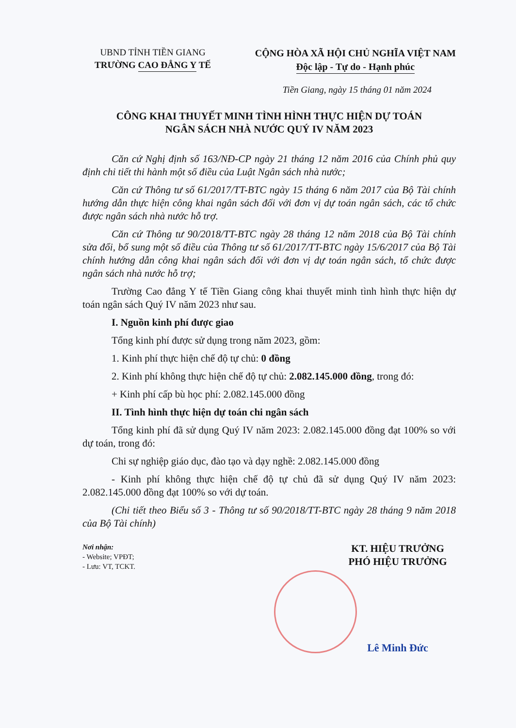UBND TỈNH TIỀN GIANG
TRƯỜNG CAO ĐẲNG Y TẾ
CỘNG HÒA XÃ HỘI CHỦ NGHĨA VIỆT NAM
Độc lập - Tự do - Hạnh phúc
Tiền Giang, ngày 15 tháng 01 năm 2024
CÔNG KHAI THUYẾT MINH TÌNH HÌNH THỰC HIỆN DỰ TOÁN
NGÂN SÁCH NHÀ NƯỚC QUÝ IV NĂM 2023
Căn cứ Nghị định số 163/NĐ-CP ngày 21 tháng 12 năm 2016 của Chính phủ quy định chi tiết thi hành một số điều của Luật Ngân sách nhà nước;
Căn cứ Thông tư số 61/2017/TT-BTC ngày 15 tháng 6 năm 2017 của Bộ Tài chính hướng dẫn thực hiện công khai ngân sách đối với đơn vị dự toán ngân sách, các tổ chức được ngân sách nhà nước hỗ trợ.
Căn cứ Thông tư 90/2018/TT-BTC ngày 28 tháng 12 năm 2018 của Bộ Tài chính sửa đổi, bổ sung một số điều của Thông tư số 61/2017/TT-BTC ngày 15/6/2017 của Bộ Tài chính hướng dẫn công khai ngân sách đối với đơn vị dự toán ngân sách, tổ chức được ngân sách nhà nước hỗ trợ;
Trường Cao đẳng Y tế Tiền Giang công khai thuyết minh tình hình thực hiện dự toán ngân sách Quý IV năm 2023 như sau.
I. Nguồn kinh phí được giao
Tổng kinh phí được sử dụng trong năm 2023, gồm:
1. Kinh phí thực hiện chế độ tự chủ: 0 đồng
2. Kinh phí không thực hiện chế độ tự chủ: 2.082.145.000 đồng, trong đó:
+ Kinh phí cấp bù học phí: 2.082.145.000 đồng
II. Tình hình thực hiện dự toán chi ngân sách
Tổng kinh phí đã sử dụng Quý IV năm 2023: 2.082.145.000 đồng đạt 100% so với dự toán, trong đó:
Chi sự nghiệp giáo dục, đào tạo và dạy nghề: 2.082.145.000 đồng
- Kinh phí không thực hiện chế độ tự chủ đã sử dụng Quý IV năm 2023: 2.082.145.000 đồng đạt 100% so với dự toán.
(Chi tiết theo Biểu số 3 - Thông tư số 90/2018/TT-BTC ngày 28 tháng 9 năm 2018 của Bộ Tài chính)
Nơi nhận:
- Website; VPĐT;
- Lưu: VT, TCKT.
KT. HIỆU TRƯỞNG
PHÓ HIỆU TRƯỞNG
Lê Minh Đức